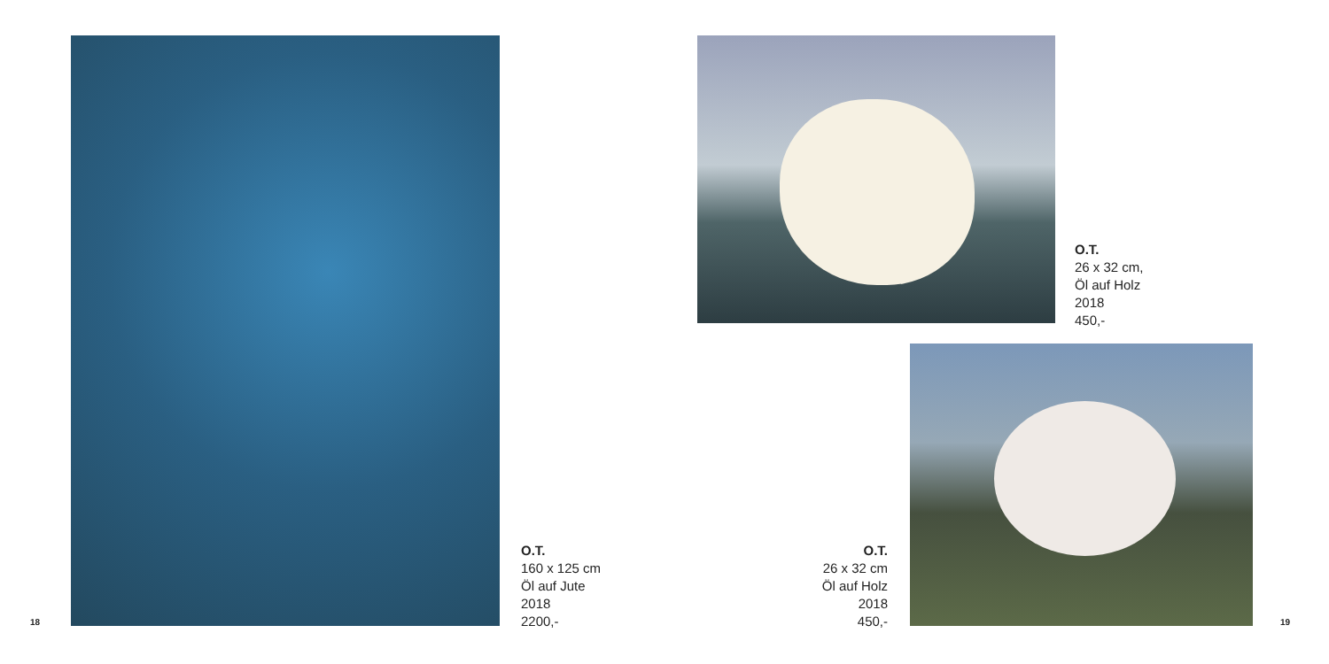18
O.T.
160 x 125 cm
Öl auf Jute
2018
2200,-
O.T.
26 x 32 cm,
Öl auf Holz
2018
450,-
O.T.
26 x 32 cm
Öl auf Holz
2018
450,-
19